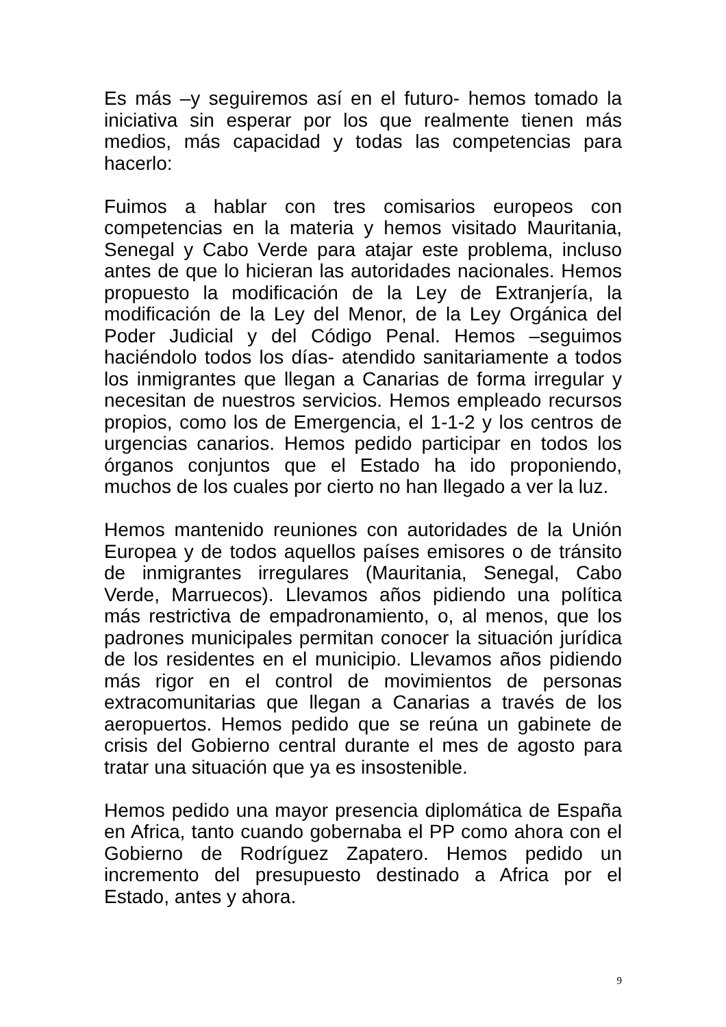Es más –y seguiremos así en el futuro- hemos tomado la iniciativa sin esperar por los que realmente tienen más medios, más capacidad y todas las competencias para hacerlo:
Fuimos a hablar con tres comisarios europeos con competencias en la materia y hemos visitado Mauritania, Senegal y Cabo Verde para atajar este problema, incluso antes de que lo hicieran las autoridades nacionales. Hemos propuesto la modificación de la Ley de Extranjería, la modificación de la Ley del Menor, de la Ley Orgánica del Poder Judicial y del Código Penal. Hemos –seguimos haciéndolo todos los días- atendido sanitariamente a todos los inmigrantes que llegan a Canarias de forma irregular y necesitan de nuestros servicios. Hemos empleado recursos propios, como los de Emergencia, el 1-1-2 y los centros de urgencias canarios. Hemos pedido participar en todos los órganos conjuntos que el Estado ha ido proponiendo, muchos de los cuales por cierto no han llegado a ver la luz.
Hemos mantenido reuniones con autoridades de la Unión Europea y de todos aquellos países emisores o de tránsito de inmigrantes irregulares (Mauritania, Senegal, Cabo Verde, Marruecos). Llevamos años pidiendo una política más restrictiva de empadronamiento, o, al menos, que los padrones municipales permitan conocer la situación jurídica de los residentes en el municipio. Llevamos años pidiendo más rigor en el control de movimientos de personas extracomunitarias que llegan a Canarias a través de los aeropuertos. Hemos pedido que se reúna un gabinete de crisis del Gobierno central durante el mes de agosto para tratar una situación que ya es insostenible.
Hemos pedido una mayor presencia diplomática de España en Africa, tanto cuando gobernaba el PP como ahora con el Gobierno de Rodríguez Zapatero. Hemos pedido un incremento del presupuesto destinado a Africa por el Estado, antes y ahora.
9